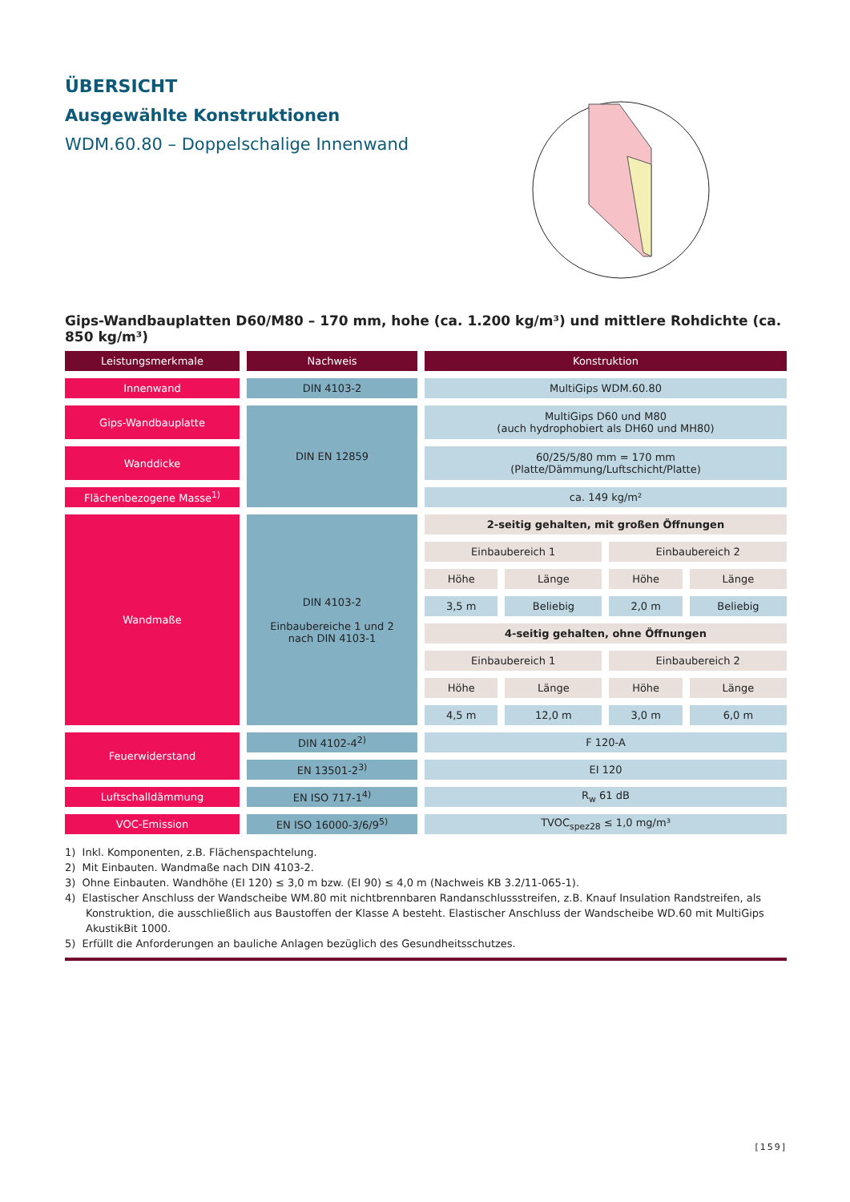ÜBERSICHT
Ausgewählte Konstruktionen
WDM.60.80 – Doppelschalige Innenwand
Gips-Wandbauplatten D60/M80 – 170 mm, hohe (ca. 1.200 kg/m³) und mittlere Rohdichte (ca. 850 kg/m³)
| Leistungsmerkmale | Nachweis | Konstruktion | | | |
| --- | --- | --- | --- | --- | --- |
| Innenwand | DIN 4103-2 | MultiGips WDM.60.80 | | | |
| Gips-Wandbauplatte | DIN EN 12859 | MultiGips D60 und M80 (auch hydrophobiert als DH60 und MH80) | | | |
| Wanddicke | | 60/25/5/80 mm = 170 mm (Platte/Dämmung/Luftschicht/Platte) | | | |
| Flächenbezogene Masse<sup>1)</sup> | | ca. 149 kg/m² | | | |
| Wandmaße | DIN 4103-2 Einbaubereiche 1 und 2 nach DIN 4103-1 | 2-seitig gehalten, mit großen Öffnungen | | | |
| | | Einbaubereich 1 | | Einbaubereich 2 | |
| | | Höhe | Länge | Höhe | Länge |
| | | 3,5 m | Beliebig | 2,0 m | Beliebig |
| | | 4-seitig gehalten, ohne Öffnungen | | | |
| | | Einbaubereich 1 | | Einbaubereich 2 | |
| | | Höhe | Länge | Höhe | Länge |
| | | 4,5 m | 12,0 m | 3,0 m | 6,0 m |
| Feuerwiderstand | DIN 4102-4<sup>2)</sup> | F 120-A | | | |
| | EN 13501-2<sup>3)</sup> | EI 120 | | | |
| Luftschalldämmung | EN ISO 717-1<sup>4)</sup> | R<sub>w</sub> 61 dB | | | |
| VOC-Emission | EN ISO 16000-3/6/9<sup>5)</sup> | TVOC<sub>spez28</sub> ≤ 1,0 mg/m³ | | | |
1) Inkl. Komponenten, z.B. Flächenspachtelung.
2) Mit Einbauten. Wandmaße nach DIN 4103-2.
3) Ohne Einbauten. Wandhöhe (EI 120) ≤ 3,0 m bzw. (EI 90) ≤ 4,0 m (Nachweis KB 3.2/11-065-1).
4) Elastischer Anschluss der Wandscheibe WM.80 mit nichtbrennbaren Randanschlussstreifen, z.B. Knauf Insulation Randstreifen, als Konstruktion, die ausschließlich aus Baustoffen der Klasse A besteht. Elastischer Anschluss der Wandscheibe WD.60 mit MultiGips AkustikBit 1000.
5) Erfüllt die Anforderungen an bauliche Anlagen bezüglich des Gesundheitsschutzes.
[159]